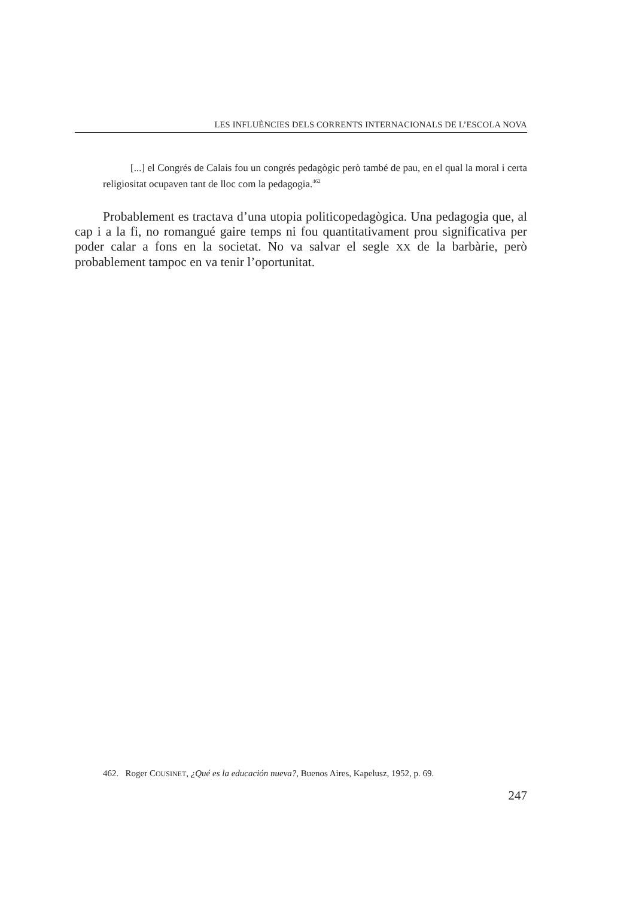LES INFLUÈNCIES DELS CORRENTS INTERNACIONALS DE L’ESCOLA NOVA
[...] el Congrés de Calais fou un congrés pedagògic però també de pau, en el qual la moral i certa religiositat ocupaven tant de lloc com la pedagogia.<sup>462</sup>
Probablement es tractava d’una utopia politicopedagògica. Una pedagogia que, al cap i a la fi, no romangué gaire temps ni fou quantitativament prou significativa per poder calar a fons en la societat. No va salvar el segle XX de la barbàrie, però probablement tampoc en va tenir l’oportunitat.
462. Roger COUSINET, ¿Qué es la educación nueva?, Buenos Aires, Kapelusz, 1952, p. 69.
247